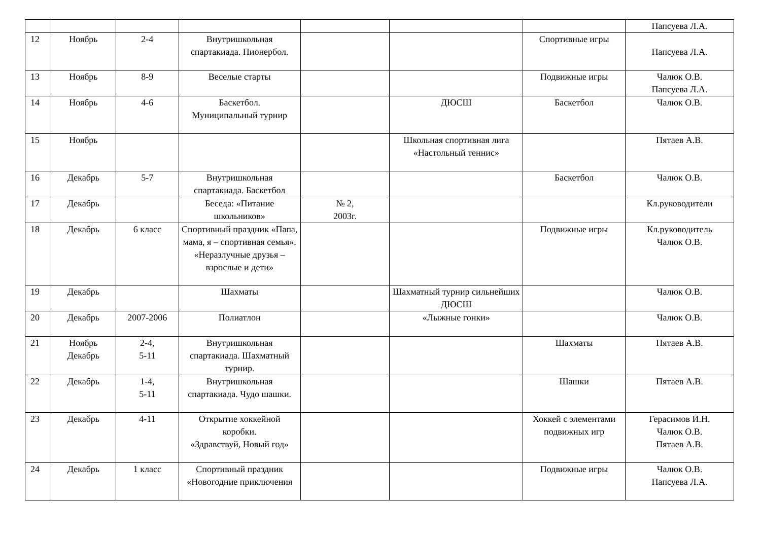| | | | | | | | Папсуева Л.А. |
| 12 | Ноябрь | 2-4 | Внутришкольная спартакиада. Пионербол. | | | Спортивные игры | Папсуева Л.А. |
| 13 | Ноябрь | 8-9 | Веселые старты | | | Подвижные игры | Чалюк О.В. Папсуева Л.А. |
| 14 | Ноябрь | 4-6 | Баскетбол. Муниципальный турнир | | ДЮСШ | Баскетбол | Чалюк О.В. |
| 15 | Ноябрь | | | | Школьная спортивная лига «Настольный теннис» | | Пятаев А.В. |
| 16 | Декабрь | 5-7 | Внутришкольная спартакиада. Баскетбол | | | Баскетбол | Чалюк О.В. |
| 17 | Декабрь | | Беседа: «Питание школьников» | № 2, 2003г. | | | Кл.руководители |
| 18 | Декабрь | 6 класс | Спортивный праздник «Папа, мама, я – спортивная семья». «Неразлучные друзья – взрослые и дети» | | | Подвижные игры | Кл.руководитель Чалюк О.В. |
| 19 | Декабрь | | Шахматы | | Шахматный турнир сильнейших ДЮСШ | | Чалюк О.В. |
| 20 | Декабрь | 2007-2006 | Полиатлон | | «Лыжные гонки» | | Чалюк О.В. |
| 21 | Ноябрь Декабрь | 2-4, 5-11 | Внутришкольная спартакиада. Шахматный турнир. | | | Шахматы | Пятаев А.В. |
| 22 | Декабрь | 1-4, 5-11 | Внутришкольная спартакиада. Чудо шашки. | | | Шашки | Пятаев А.В. |
| 23 | Декабрь | 4-11 | Открытие хоккейной коробки. «Здравствуй, Новый год» | | | Хоккей с элементами подвижных игр | Герасимов И.Н. Чалюк О.В. Пятаев А.В. |
| 24 | Декабрь | 1 класс | Спортивный праздник «Новогодние приключения | | | Подвижные игры | Чалюк О.В. Папсуева Л.А. |